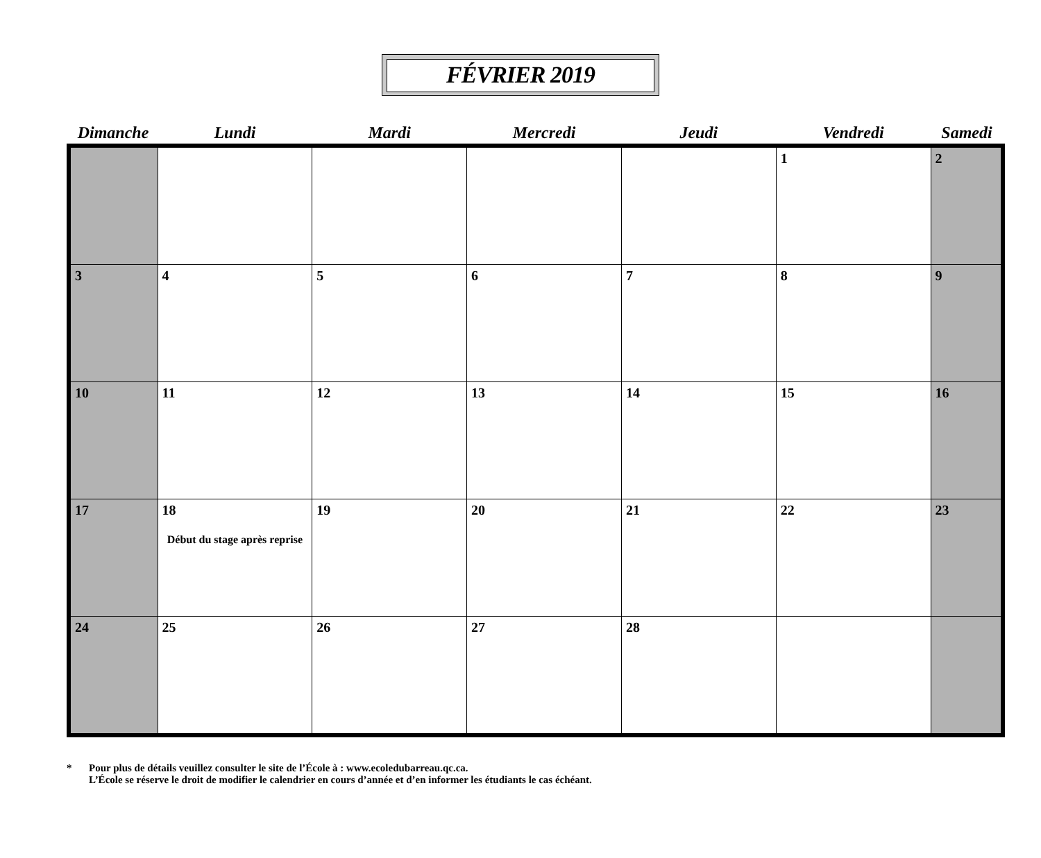FÉVRIER 2019
| Dimanche | Lundi | Mardi | Mercredi | Jeudi | Vendredi | Samedi |
| --- | --- | --- | --- | --- | --- | --- |
| | | | | | 1 | 2 |
| 3 | 4 | 5 | 6 | 7 | 8 | 9 |
| 10 | 11 | 12 | 13 | 14 | 15 | 16 |
| 17 | 18 Début du stage après reprise | 19 | 20 | 21 | 22 | 23 |
| 24 | 25 | 26 | 27 | 28 | | |
* Pour plus de détails veuillez consulter le site de l’École à : www.ecoledubarreau.qc.ca.
L’École se réserve le droit de modifier le calendrier en cours d’année et d’en informer les étudiants le cas échéant.